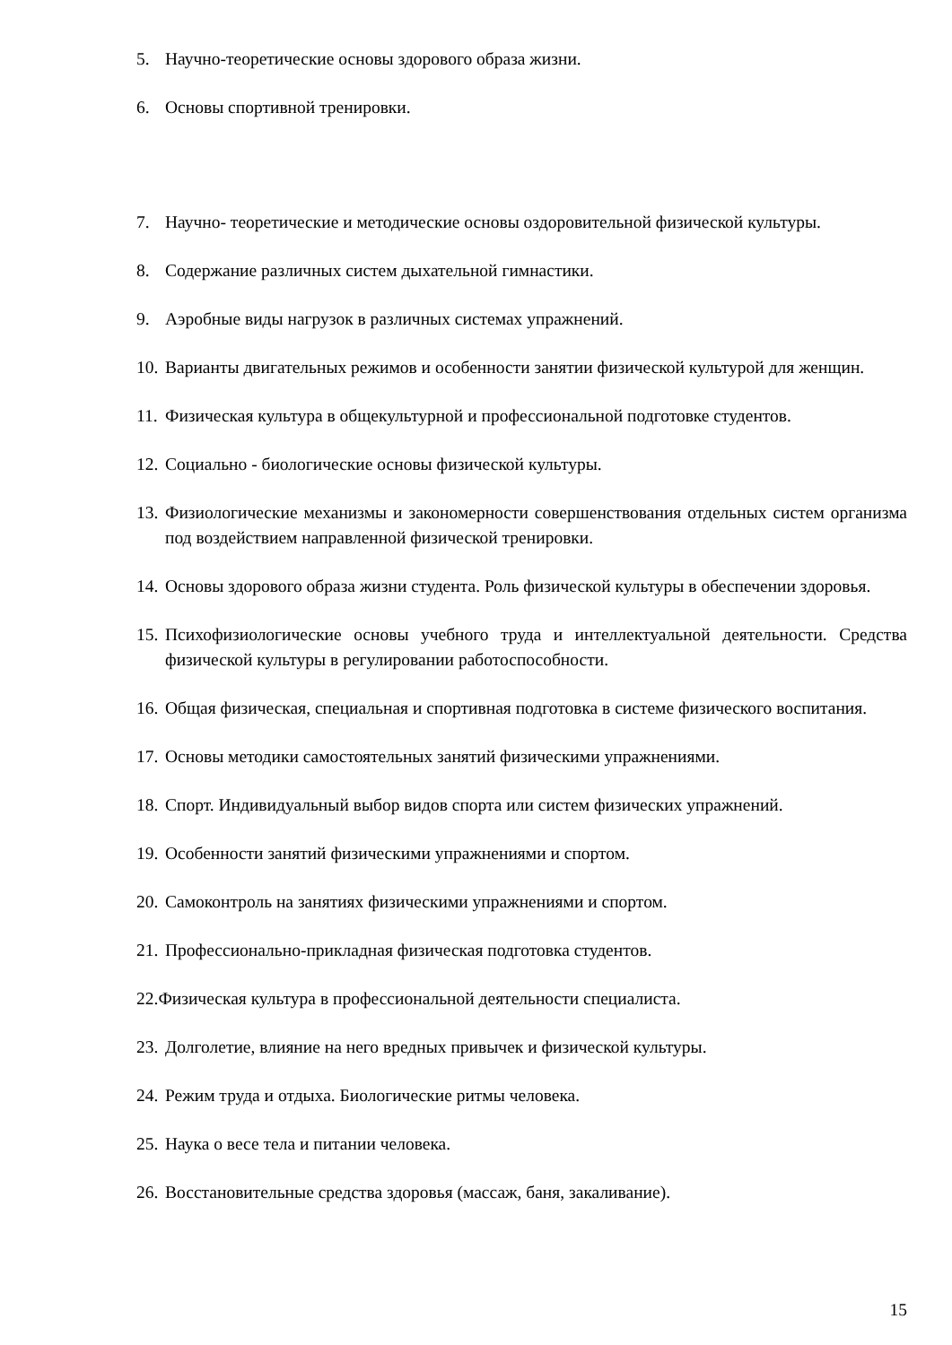5. Научно-теоретические основы здорового образа жизни.
6. Основы спортивной тренировки.
7. Научно- теоретические и методические основы оздоровительной физической культуры.
8. Содержание различных систем дыхательной гимнастики.
9. Аэробные виды нагрузок в различных системах упражнений.
10. Варианты двигательных режимов и особенности занятии физической культурой для женщин.
11. Физическая культура в общекультурной и профессиональной подготовке студентов.
12. Социально - биологические основы физической культуры.
13. Физиологические механизмы и закономерности совершенствования отдельных систем организма под воздействием направленной физической тренировки.
14. Основы здорового образа жизни студента. Роль физической культуры в обеспечении здоровья.
15. Психофизиологические основы учебного труда и интеллектуальной деятельности. Средства физической культуры в регулировании работоспособности.
16. Общая физическая, специальная и спортивная подготовка в системе физического воспитания.
17. Основы методики самостоятельных занятий физическими упражнениями.
18. Спорт. Индивидуальный выбор видов спорта или систем физических упражнений.
19. Особенности занятий физическими упражнениями и спортом.
20. Самоконтроль на занятиях физическими упражнениями и спортом.
21. Профессионально-прикладная физическая подготовка студентов.
22.Физическая культура в профессиональной деятельности специалиста.
23. Долголетие, влияние на него вредных привычек и физической культуры.
24. Режим труда и отдыха. Биологические ритмы человека.
25. Наука о весе тела и питании человека.
26. Восстановительные средства здоровья (массаж, баня, закаливание).
15